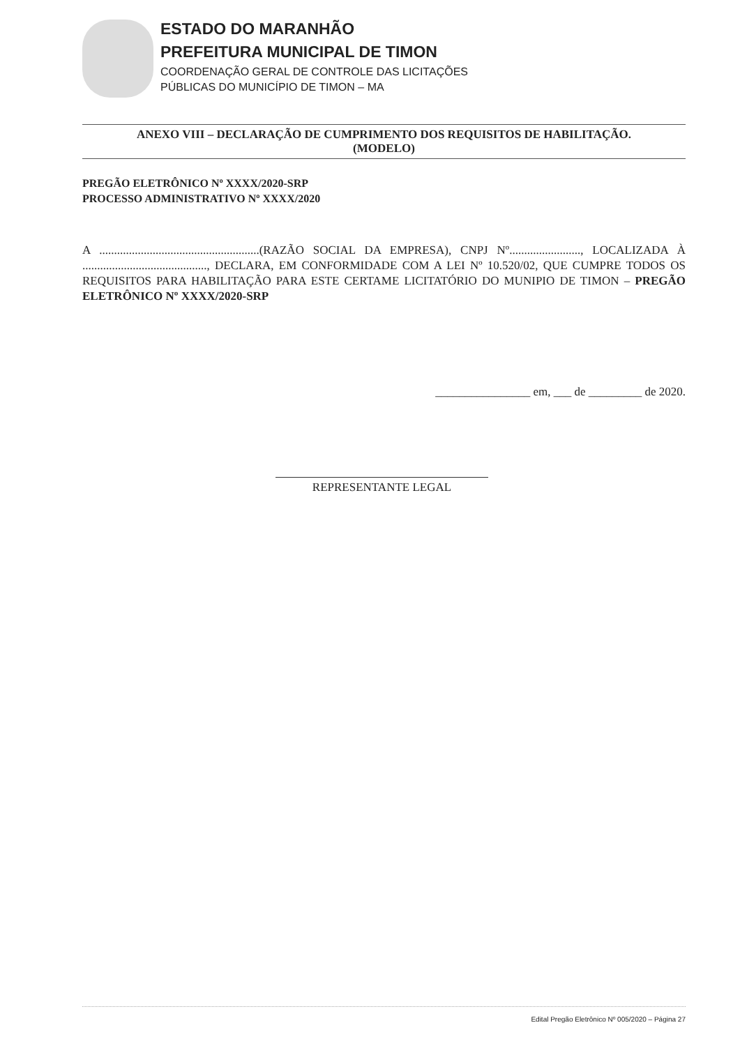ESTADO DO MARANHÃO
PREFEITURA MUNICIPAL DE TIMON
COORDENAÇÃO GERAL DE CONTROLE DAS LICITAÇÕES
PÚBLICAS DO MUNICÍPIO DE TIMON – MA
ANEXO VIII – DECLARAÇÃO DE CUMPRIMENTO DOS REQUISITOS DE HABILITAÇÃO.
(MODELO)
PREGÃO ELETRÔNICO Nº XXXX/2020-SRP
PROCESSO ADMINISTRATIVO Nº XXXX/2020
A ......................................................(RAZÃO SOCIAL DA EMPRESA), CNPJ Nº........................, LOCALIZADA À .........................................., DECLARA, EM CONFORMIDADE COM A LEI Nº 10.520/02, QUE CUMPRE TODOS OS REQUISITOS PARA HABILITAÇÃO PARA ESTE CERTAME LICITATÓRIO DO MUNIPIO DE TIMON – PREGÃO ELETRÔNICO Nº XXXX/2020-SRP
________________ em, ___ de _________ de 2020.
REPRESENTANTE LEGAL
Edital Pregão Eletrônico Nº 005/2020 – Página 27